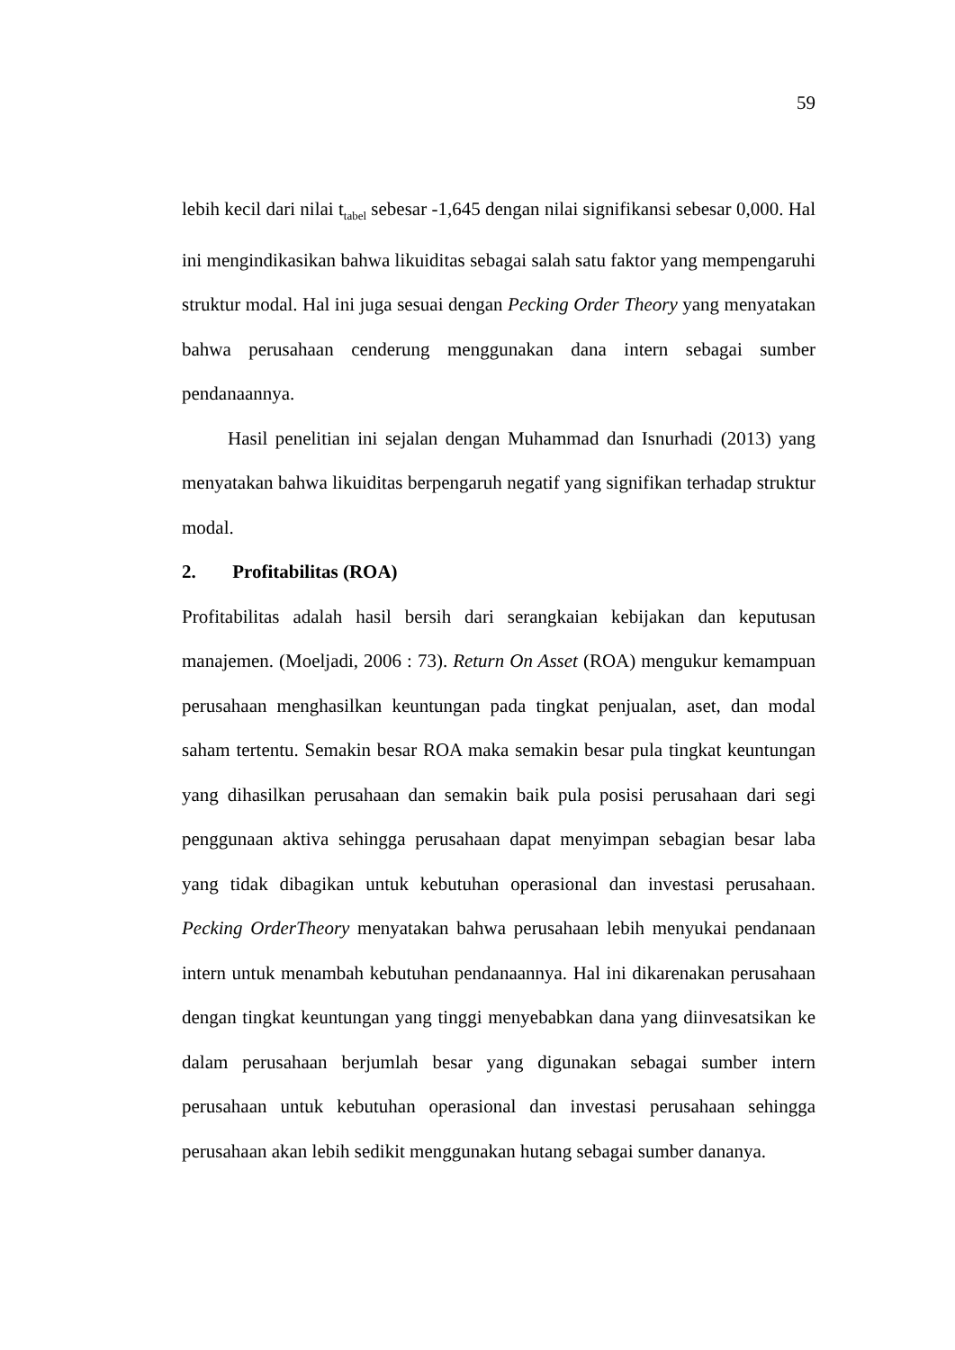59
lebih kecil dari nilai t<sub>tabel</sub> sebesar -1,645 dengan nilai signifikansi sebesar 0,000. Hal ini mengindikasikan bahwa likuiditas sebagai salah satu faktor yang mempengaruhi struktur modal. Hal ini juga sesuai dengan Pecking Order Theory yang menyatakan bahwa perusahaan cenderung menggunakan dana intern sebagai sumber pendanaannya.
Hasil penelitian ini sejalan dengan Muhammad dan Isnurhadi (2013) yang menyatakan bahwa likuiditas berpengaruh negatif yang signifikan terhadap struktur modal.
2. Profitabilitas (ROA)
Profitabilitas adalah hasil bersih dari serangkaian kebijakan dan keputusan manajemen. (Moeljadi, 2006 : 73). Return On Asset (ROA) mengukur kemampuan perusahaan menghasilkan keuntungan pada tingkat penjualan, aset, dan modal saham tertentu. Semakin besar ROA maka semakin besar pula tingkat keuntungan yang dihasilkan perusahaan dan semakin baik pula posisi perusahaan dari segi penggunaan aktiva sehingga perusahaan dapat menyimpan sebagian besar laba yang tidak dibagikan untuk kebutuhan operasional dan investasi perusahaan. Pecking OrderTheory menyatakan bahwa perusahaan lebih menyukai pendanaan intern untuk menambah kebutuhan pendanaannya. Hal ini dikarenakan perusahaan dengan tingkat keuntungan yang tinggi menyebabkan dana yang diinvesatsikan ke dalam perusahaan berjumlah besar yang digunakan sebagai sumber intern perusahaan untuk kebutuhan operasional dan investasi perusahaan sehingga perusahaan akan lebih sedikit menggunakan hutang sebagai sumber dananya.